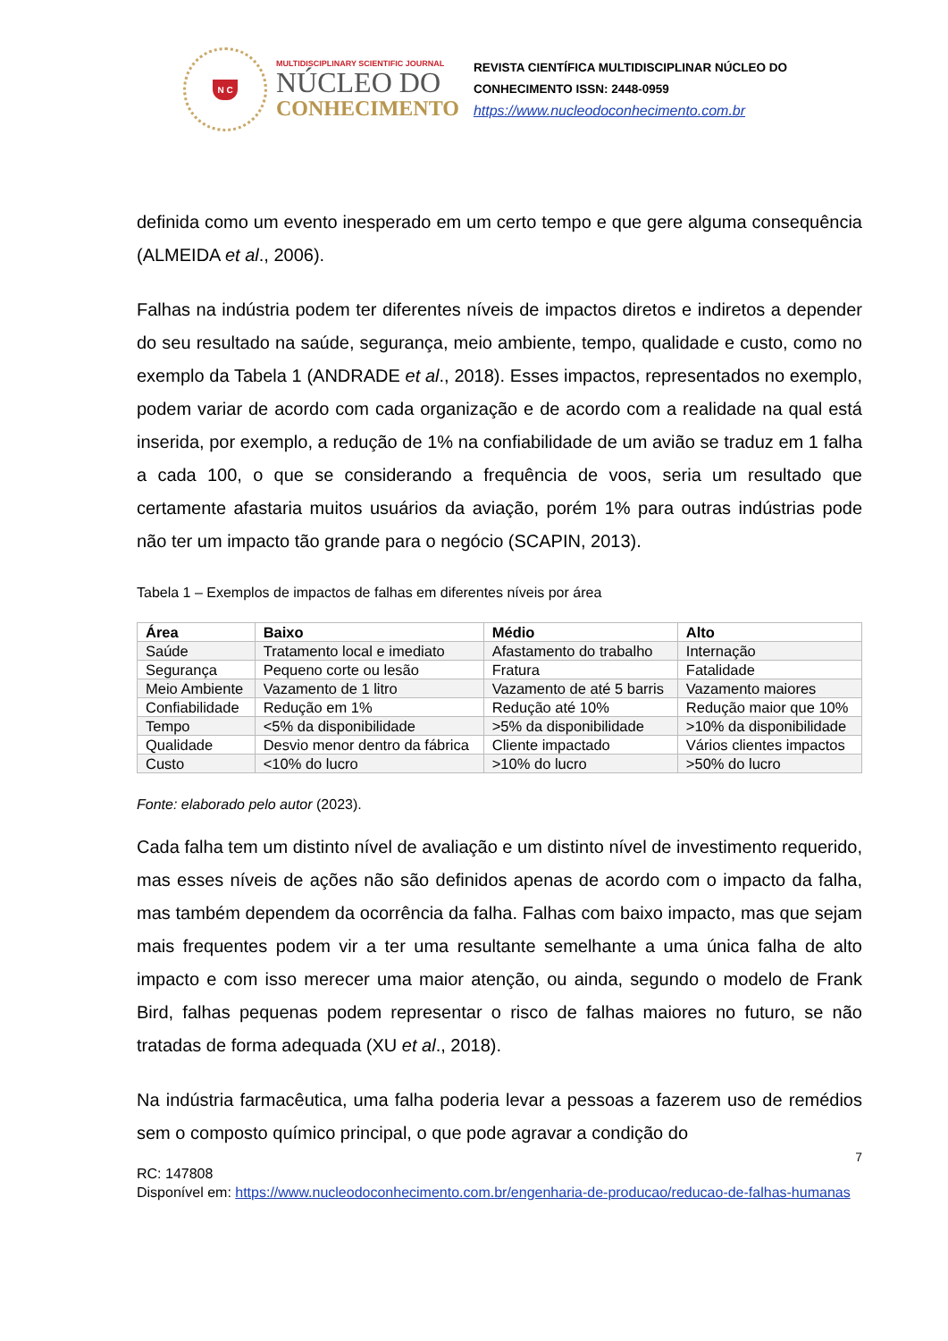N C
MULTIDISCIPLINARY SCIENTIFIC JOURNAL
NÚCLEO DO
CONHECIMENTO
REVISTA CIENTÍFICA MULTIDISCIPLINAR NÚCLEO DO
CONHECIMENTO ISSN: 2448-0959
https://www.nucleodoconhecimento.com.br
definida como um evento inesperado em um certo tempo e que gere alguma consequência (ALMEIDA et al., 2006).
Falhas na indústria podem ter diferentes níveis de impactos diretos e indiretos a depender do seu resultado na saúde, segurança, meio ambiente, tempo, qualidade e custo, como no exemplo da Tabela 1 (ANDRADE et al., 2018). Esses impactos, representados no exemplo, podem variar de acordo com cada organização e de acordo com a realidade na qual está inserida, por exemplo, a redução de 1% na confiabilidade de um avião se traduz em 1 falha a cada 100, o que se considerando a frequência de voos, seria um resultado que certamente afastaria muitos usuários da aviação, porém 1% para outras indústrias pode não ter um impacto tão grande para o negócio (SCAPIN, 2013).
Tabela 1 – Exemplos de impactos de falhas em diferentes níveis por área
| Área | Baixo | Médio | Alto |
| --- | --- | --- | --- |
| Saúde | Tratamento local e imediato | Afastamento do trabalho | Internação |
| Segurança | Pequeno corte ou lesão | Fratura | Fatalidade |
| Meio Ambiente | Vazamento de 1 litro | Vazamento de até 5 barris | Vazamento maiores |
| Confiabilidade | Redução em 1% | Redução até 10% | Redução maior que 10% |
| Tempo | <5% da disponibilidade | >5% da disponibilidade | >10% da disponibilidade |
| Qualidade | Desvio menor dentro da fábrica | Cliente impactado | Vários clientes impactos |
| Custo | <10% do lucro | >10% do lucro | >50% do lucro |
Fonte: elaborado pelo autor (2023).
Cada falha tem um distinto nível de avaliação e um distinto nível de investimento requerido, mas esses níveis de ações não são definidos apenas de acordo com o impacto da falha, mas também dependem da ocorrência da falha. Falhas com baixo impacto, mas que sejam mais frequentes podem vir a ter uma resultante semelhante a uma única falha de alto impacto e com isso merecer uma maior atenção, ou ainda, segundo o modelo de Frank Bird, falhas pequenas podem representar o risco de falhas maiores no futuro, se não tratadas de forma adequada (XU et al., 2018).
Na indústria farmacêutica, uma falha poderia levar a pessoas a fazerem uso de remédios sem o composto químico principal, o que pode agravar a condição do
7
RC: 147808
Disponível em: https://www.nucleodoconhecimento.com.br/engenharia-de-producao/reducao-de-falhas-humanas